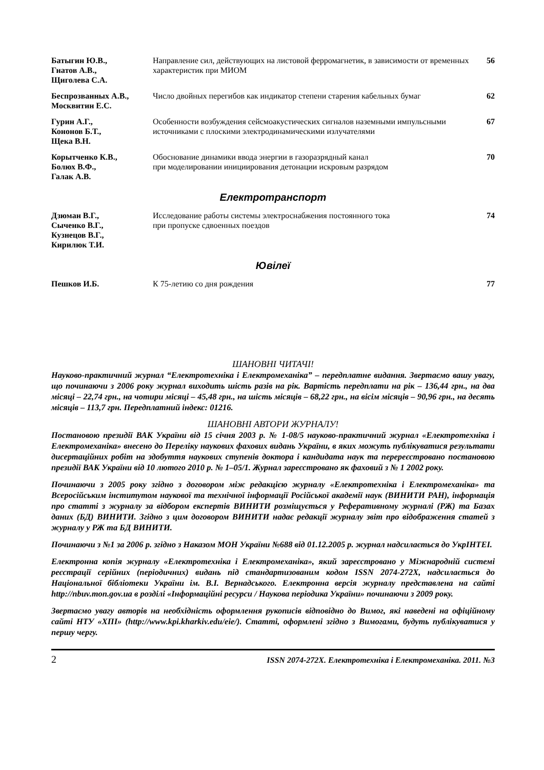| Батыгин Ю.В., Гнатов А.В., Щиголева С.А. | Направление сил, действующих на листовой ферромагнетик, в зависимости от временных характеристик при МИОМ | 56 |
| Беспрозванных А.В., Москвитин Е.С. | Число двойных перегибов как индикатор степени старения кабельных бумаг | 62 |
| Гурин А.Г., Кононов Б.Т., Щека В.Н. | Особенности возбуждения сейсмоакустических сигналов наземными импульсными источниками с плоскими электродинамическими излучателями | 67 |
| Корытченко К.В., Болюх В.Ф., Галак А.В. | Обоснование динамики ввода энергии в газоразрядный канал при моделировании инициирования детонации искровым разрядом | 70 |
Електротранспорт
| Дзюман В.Г., Сыченко В.Г., Кузнецов В.Г., Кирилюк Т.И. | Исследование работы системы электроснабжения постоянного тока при пропуске сдвоенных поездов | 74 |
Ювілеї
| Пешков И.Б. | К 75-летию со дня рождения | 77 |
ШАНОВНІ ЧИТАЧІ!
Науково-практичний журнал “Електротехніка і Електромеханіка” – передплатне видання. Звертаємо вашу увагу, що починаючи з 2006 року журнал виходить шість разів на рік. Вартість передплати на рік – 136,44 грн., на два місяці – 22,74 грн., на чотири місяці – 45,48 грн., на шість місяців – 68,22 грн., на вісім місяців – 90,96 грн., на десять місяців – 113,7 грн. Передплатний індекс: 01216.
ШАНОВНІ АВТОРИ ЖУРНАЛУ!
Постановою президії ВАК України від 15 січня 2003 р. № 1-08/5 науково-практичний журнал «Електротехніка і Електромеханіка» внесено до Переліку наукових фахових видань України, в яких можуть публікуватися результати дисертаційних робіт на здобуття наукових ступенів доктора і кандидата наук та перереєстровано постановою президії ВАК України від 10 лютого 2010 р. № 1–05/1. Журнал зареєстровано як фаховий з № 1 2002 року.
Починаючи з 2005 року згідно з договором між редакцією журналу «Електротехніка і Електромеханіка» та Всеросійським інститутом наукової та технічної інформації Російської академії наук (ВИНИТИ РАН), інформація про статті з журналу за відбором експертів ВИНИТИ розміщується у Реферативному журналі (РЖ) та Базах даних (БД) ВИНИТИ. Згідно з цим договором ВИНИТИ надає редакції журналу звіт про відображення статей з журналу у РЖ та БД ВИНИТИ.
Починаючи з №1 за 2006 р. згідно з Наказом МОН України №688 від 01.12.2005 р. журнал надсилається до УкрІНТЕІ.
Електронна копія журналу «Електротехніка і Електромеханіка», який зареєстровано у Міжнародній системі реєстрації серійних (періодичних) видань під стандартизованим кодом ISSN 2074-272X, надсилається до Національної бібліотеки України ім. В.І. Вернадського. Електронна версія журналу представлена на сайті http://nbuv.mon.gov.ua в розділі «Інформаційні ресурси / Наукова періодика України» починаючи з 2009 року.
Звертаємо увагу авторів на необхідність оформлення рукописів відповідно до Вимог, які наведені на офіційному сайті НТУ «ХПІ» (http://www.kpi.kharkiv.edu/eie/). Статті, оформлені згідно з Вимогами, будуть публікуватися у першу чергу.
2 ISSN 2074-272X. Електротехніка і Електромеханіка. 2011. №3